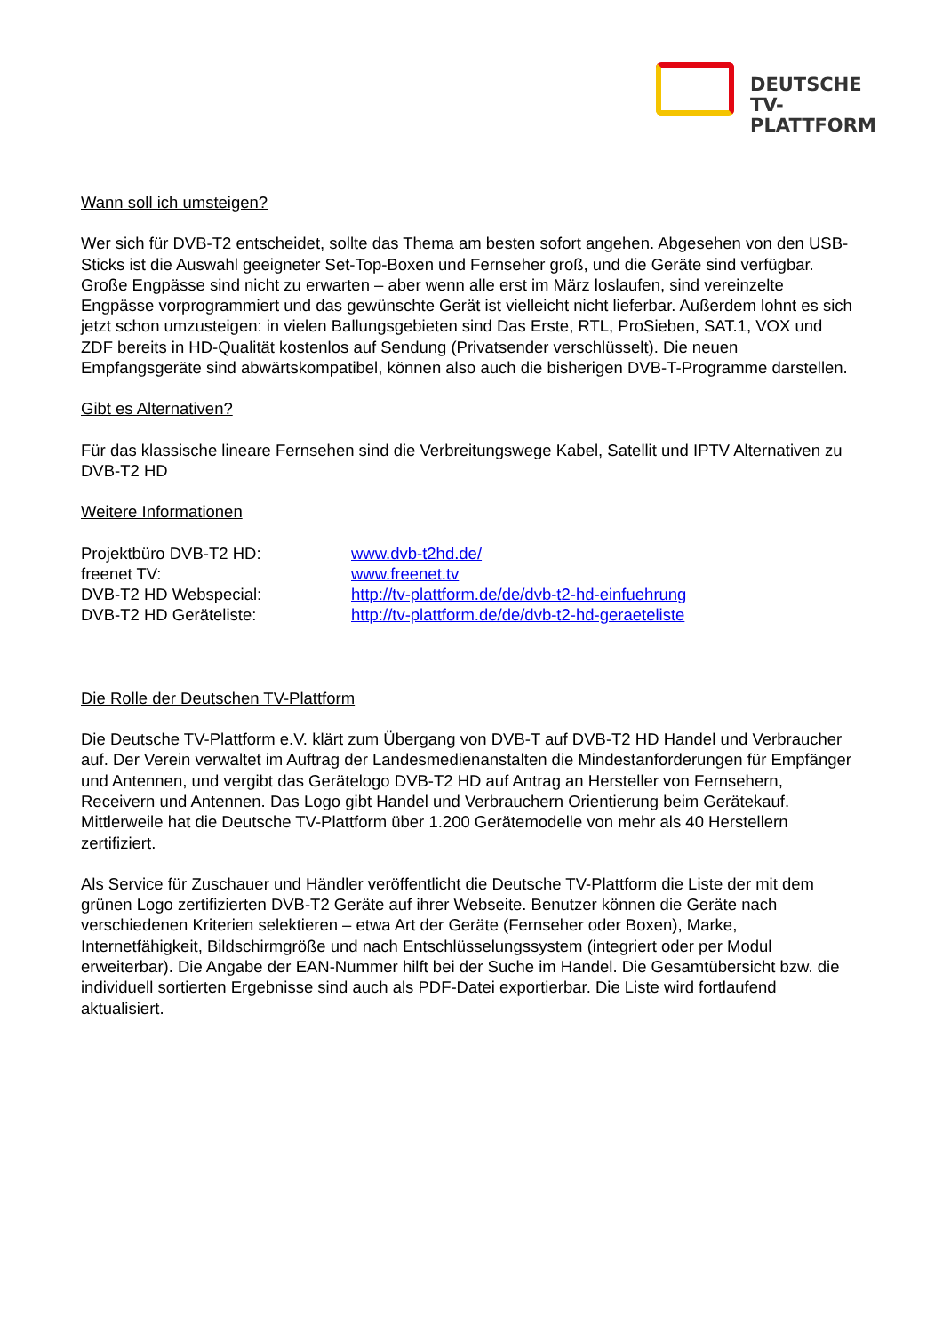DEUTSCHE
TV-PLATTFORM
Wann soll ich umsteigen?
Wer sich für DVB-T2 entscheidet, sollte das Thema am besten sofort angehen. Abgesehen von den USB-Sticks ist die Auswahl geeigneter Set-Top-Boxen und Fernseher groß, und die Geräte sind verfügbar. Große Engpässe sind nicht zu erwarten – aber wenn alle erst im März loslaufen, sind vereinzelte Engpässe vorprogrammiert und das gewünschte Gerät ist vielleicht nicht lieferbar. Außerdem lohnt es sich jetzt schon umzusteigen: in vielen Ballungsgebieten sind Das Erste, RTL, ProSieben, SAT.1, VOX und ZDF bereits in HD-Qualität kostenlos auf Sendung (Privatsender verschlüsselt). Die neuen Empfangsgeräte sind abwärtskompatibel, können also auch die bisherigen DVB-T-Programme darstellen.
Gibt es Alternativen?
Für das klassische lineare Fernsehen sind die Verbreitungswege Kabel, Satellit und IPTV Alternativen zu DVB-T2 HD
Weitere Informationen
Projektbüro DVB-T2 HD: www.dvb-t2hd.de/
freenet TV: www.freenet.tv
DVB-T2 HD Webspecial: http://tv-plattform.de/de/dvb-t2-hd-einfuehrung
DVB-T2 HD Geräteliste: http://tv-plattform.de/de/dvb-t2-hd-geraeteliste
Die Rolle der Deutschen TV-Plattform
Die Deutsche TV-Plattform e.V. klärt zum Übergang von DVB-T auf DVB-T2 HD Handel und Verbraucher auf. Der Verein verwaltet im Auftrag der Landesmedienanstalten die Mindestanforderungen für Empfänger und Antennen, und vergibt das Gerätelogo DVB-T2 HD auf Antrag an Hersteller von Fernsehern, Receivern und Antennen. Das Logo gibt Handel und Verbrauchern Orientierung beim Gerätekauf. Mittlerweile hat die Deutsche TV-Plattform über 1.200 Gerätemodelle von mehr als 40 Herstellern zertifiziert.
Als Service für Zuschauer und Händler veröffentlicht die Deutsche TV-Plattform die Liste der mit dem grünen Logo zertifizierten DVB-T2 Geräte auf ihrer Webseite. Benutzer können die Geräte nach verschiedenen Kriterien selektieren – etwa Art der Geräte (Fernseher oder Boxen), Marke, Internetfähigkeit, Bildschirmgröße und nach Entschlüsselungssystem (integriert oder per Modul erweiterbar). Die Angabe der EAN-Nummer hilft bei der Suche im Handel. Die Gesamtübersicht bzw. die individuell sortierten Ergebnisse sind auch als PDF-Datei exportierbar. Die Liste wird fortlaufend aktualisiert.